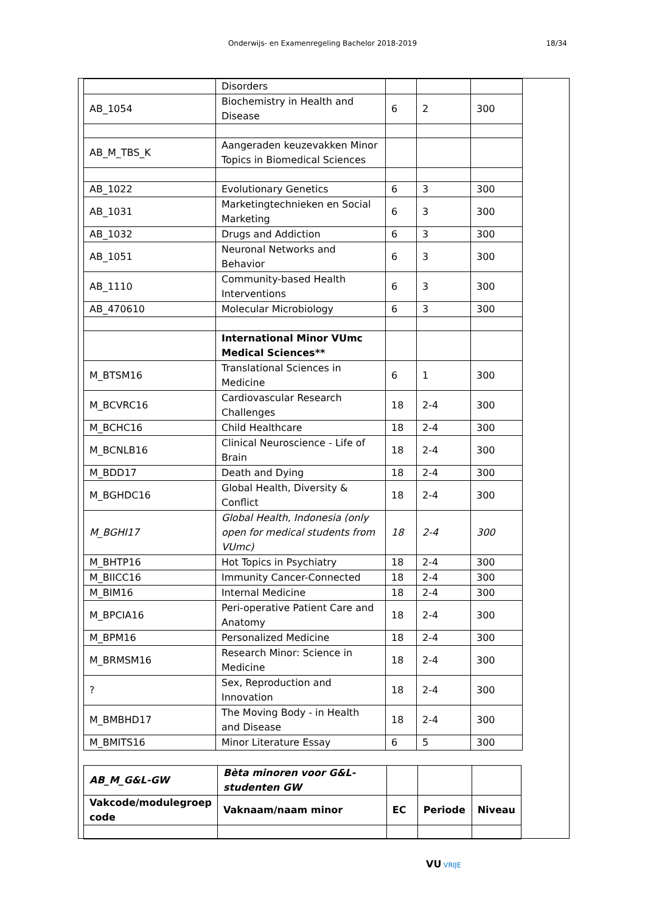Onderwijs- en Examenregeling Bachelor 2018-2019
18/34
| | Disorders | | | |
| AB_1054 | Biochemistry in Health and Disease | 6 | 2 | 300 |
| AB_M_TBS_K | Aangeraden keuzevakken Minor Topics in Biomedical Sciences | | | |
| AB_1022 | Evolutionary Genetics | 6 | 3 | 300 |
| AB_1031 | Marketingtechnieken en Social Marketing | 6 | 3 | 300 |
| AB_1032 | Drugs and Addiction | 6 | 3 | 300 |
| AB_1051 | Neuronal Networks and Behavior | 6 | 3 | 300 |
| AB_1110 | Community-based Health Interventions | 6 | 3 | 300 |
| AB_470610 | Molecular Microbiology | 6 | 3 | 300 |
| | International Minor VUmc Medical Sciences** | | | |
| M_BTSM16 | Translational Sciences in Medicine | 6 | 1 | 300 |
| M_BCVRC16 | Cardiovascular Research Challenges | 18 | 2-4 | 300 |
| M_BCHC16 | Child Healthcare | 18 | 2-4 | 300 |
| M_BCNLB16 | Clinical Neuroscience - Life of Brain | 18 | 2-4 | 300 |
| M_BDD17 | Death and Dying | 18 | 2-4 | 300 |
| M_BGHDC16 | Global Health, Diversity & Conflict | 18 | 2-4 | 300 |
| M_BGHI17 | Global Health, Indonesia (only open for medical students from VUmc) | 18 | 2-4 | 300 |
| M_BHTP16 | Hot Topics in Psychiatry | 18 | 2-4 | 300 |
| M_BIICC16 | Immunity Cancer-Connected | 18 | 2-4 | 300 |
| M_BIM16 | Internal Medicine | 18 | 2-4 | 300 |
| M_BPCIA16 | Peri-operative Patient Care and Anatomy | 18 | 2-4 | 300 |
| M_BPM16 | Personalized Medicine | 18 | 2-4 | 300 |
| M_BRMSM16 | Research Minor: Science in Medicine | 18 | 2-4 | 300 |
| ? | Sex, Reproduction and Innovation | 18 | 2-4 | 300 |
| M_BMBHD17 | The Moving Body - in Health and Disease | 18 | 2-4 | 300 |
| M_BMITS16 | Minor Literature Essay | 6 | 5 | 300 |
| AB_M_G&L-GW | Bèta minoren voor G&L-studenten GW | | | |
| Vakcode/modulegroep code | Vaknaam/naam minor | EC | Periode | Niveau |
VU VRIJE